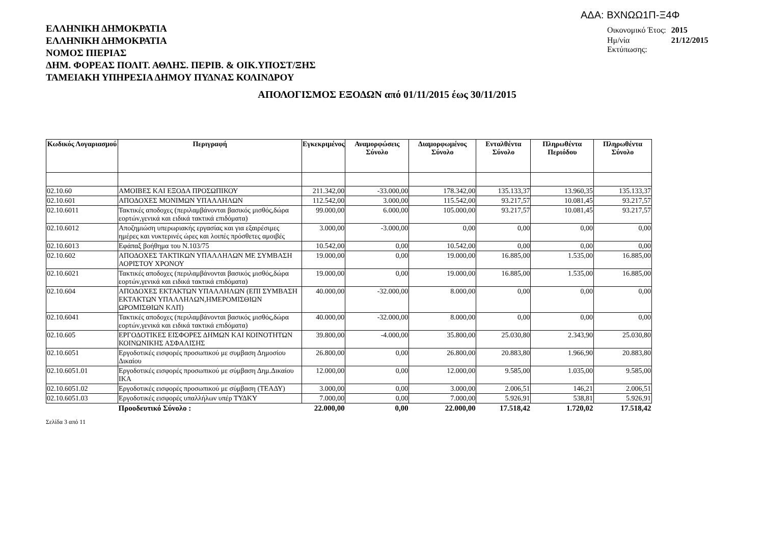ΑΔΑ: ΒΧΝΩΩ1Π-Ξ4Φ
| Οικονομικό Έτος: | 2015 |
| Ημ/νία Εκτύπωσης: | 21/12/2015 |
ΕΛΛΗΝΙΚΗ ΔΗΜΟΚΡΑΤΙΑ
ΕΛΛΗΝΙΚΗ ΔΗΜΟΚΡΑΤΙΑ
ΝΟΜΟΣ ΠΙΕΡΙΑΣ
ΔΗΜ. ΦΟΡΕΑΣ ΠΟΛΙΤ. ΑΘΛΗΣ. ΠΕΡΙΒ. & ΟΙΚ.ΥΠΟΣΤ/ΞΗΣ
ΤΑΜΕΙΑΚΗ ΥΠΗΡΕΣΙΑ ΔΗΜΟΥ ΠΥΔΝΑΣ ΚΟΛΙΝΔΡΟΥ
ΑΠΟΛΟΓΙΣΜΟΣ ΕΞΟΔΩΝ από 01/11/2015 έως 30/11/2015
| Κωδικός Λογαριασμού | Περιγραφή | Εγκεκριμένος | Αναμορφώσεις Σύνολο | Διαμορφωμένος Σύνολο | Ενταλθέντα Σύνολο | Πληρωθέντα Περιόδου | Πληρωθέντα Σύνολο |
| --- | --- | --- | --- | --- | --- | --- | --- |
| 02.10.60 | ΑΜΟΙΒΕΣ ΚΑΙ ΕΞΟΔΑ ΠΡΟΣΩΠΙΚΟΥ | 211.342,00 | -33.000,00 | 178.342,00 | 135.133,37 | 13.960,35 | 135.133,37 |
| 02.10.601 | ΑΠΟΔΟΧΕΣ ΜΟΝΙΜΩΝ ΥΠΑΛΛΗΛΩΝ | 112.542,00 | 3.000,00 | 115.542,00 | 93.217,57 | 10.081,45 | 93.217,57 |
| 02.10.6011 | Τακτικές αποδοχες (περιλαμβάνονται βασικός μισθός,δώρα εορτών,γενικά και ειδικά τακτικά επιδόματα) | 99.000,00 | 6.000,00 | 105.000,00 | 93.217,57 | 10.081,45 | 93.217,57 |
| 02.10.6012 | Αποζημιώση υπερωριακής εργασίας και για εξαιρέσιμες ημέρες και νυκτερινές ώρες και λοιπές πρόσθετες αμοιβές | 3.000,00 | -3.000,00 | 0,00 | 0,00 | 0,00 | 0,00 |
| 02.10.6013 | Εφάπαξ βοήθημα του Ν.103/75 | 10.542,00 | 0,00 | 10.542,00 | 0,00 | 0,00 | 0,00 |
| 02.10.602 | ΑΠΟΔΟΧΕΣ ΤΑΚΤΙΚΩΝ ΥΠΑΛΛΗΛΩΝ ΜΕ ΣΥΜΒΑΣΗ ΑΟΡΙΣΤΟΥ ΧΡΟΝΟΥ | 19.000,00 | 0,00 | 19.000,00 | 16.885,00 | 1.535,00 | 16.885,00 |
| 02.10.6021 | Τακτικές αποδοχες (περιλαμβάνονται βασικός μισθός,δώρα εορτών,γενικά και ειδικά τακτικά επιδόματα) | 19.000,00 | 0,00 | 19.000,00 | 16.885,00 | 1.535,00 | 16.885,00 |
| 02.10.604 | ΑΠΟΔΟΧΕΣ ΕΚΤΑΚΤΩΝ ΥΠΑΛΛΗΛΩΝ (ΕΠΙ ΣΥΜΒΑΣΗ ΕΚΤΑΚΤΩΝ ΥΠΑΛΛΗΛΩΝ,ΗΜΕΡΟΜΙΣΘΙΩΝ ΩΡΟΜΙΣΘΙΩΝ ΚΛΠ) | 40.000,00 | -32.000,00 | 8.000,00 | 0,00 | 0,00 | 0,00 |
| 02.10.6041 | Τακτικές αποδοχες (περιλαμβάνονται βασικός μισθός,δώρα εορτών,γενικά και ειδικά τακτικά επιδόματα) | 40.000,00 | -32.000,00 | 8.000,00 | 0,00 | 0,00 | 0,00 |
| 02.10.605 | ΕΡΓΟΔΟΤΙΚΕΣ ΕΙΣΦΟΡΕΣ ΔΗΜΩΝ ΚΑΙ ΚΟΙΝΟΤΗΤΩΝ ΚΟΙΝΩΝΙΚΗΣ ΑΣΦΑΛΙΣΗΣ | 39.800,00 | -4.000,00 | 35.800,00 | 25.030,80 | 2.343,90 | 25.030,80 |
| 02.10.6051 | Εργοδοτικές εισφορές προσωπικού με συμβαση Δημοσίου Δικαίου | 26.800,00 | 0,00 | 26.800,00 | 20.883,80 | 1.966,90 | 20.883,80 |
| 02.10.6051.01 | Εργοδοτικές εισφορές προσωπικού με σύμβαση Δημ.Δικαίου ΙΚΑ | 12.000,00 | 0,00 | 12.000,00 | 9.585,00 | 1.035,00 | 9.585,00 |
| 02.10.6051.02 | Εργοδοτικές εισφορές προσωπικού με σύμβαση (ΤΕΑΔΥ) | 3.000,00 | 0,00 | 3.000,00 | 2.006,51 | 146,21 | 2.006,51 |
| 02.10.6051.03 | Εργοδοτικές εισφορές υπαλλήλων υπέρ ΤΥΔΚΥ | 7.000,00 | 0,00 | 7.000,00 | 5.926,91 | 538,81 | 5.926,91 |
| | Προοδευτικό Σύνολο : | 22.000,00 | 0,00 | 22.000,00 | 17.518,42 | 1.720,02 | 17.518,42 |
Σελίδα 3 από 11